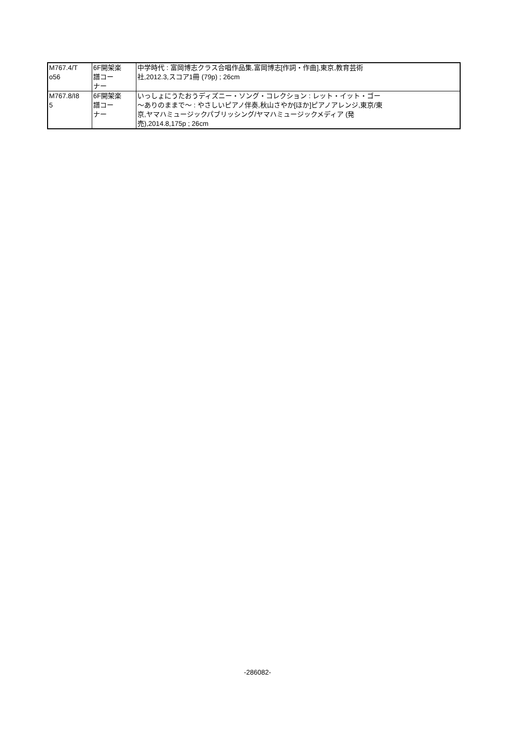| M767.4/T o56 | 6F開架楽 譜コー ナー | 中学時代 : 富岡博志クラス合唱作品集,富岡博志[作詞・作曲],東京,教育芸術 社,2012.3,スコア1冊 (79p) ; 26cm |
| M767.8/I8 5 | 6F開架楽 譜コー ナー | いっしょにうたおうディズニー・ソング・コレクション : レット・イット・ゴー 〜ありのままで〜 : やさしいピアノ伴奏,秋山さやか[ほか]ピアノアレンジ,東京/東 京,ヤマハミュージックパブリッシング/ヤマハミュージックメディア (発 売),2014.8,175p ; 26cm |
-286082-